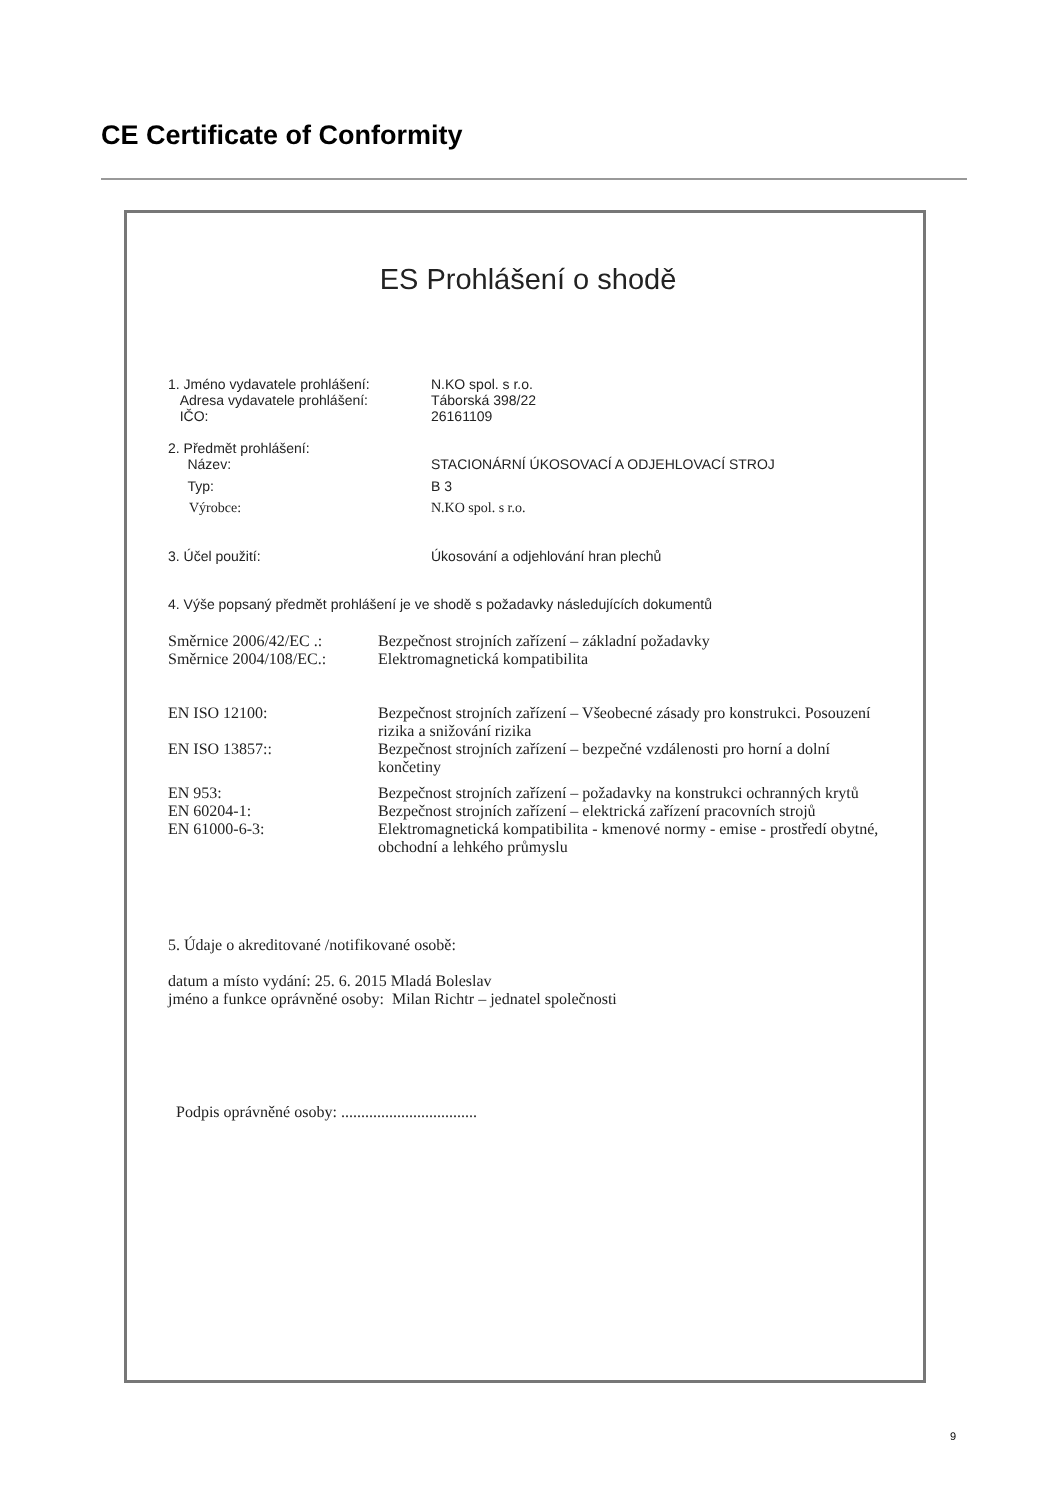CE Certificate of Conformity
ES Prohlášení o shodě
1. Jméno vydavatele prohlášení: N.KO spol. s r.o.
Adresa vydavatele prohlášení: Táborská 398/22
IČO: 26161109
2. Předmět prohlášení:
Název: STACIONÁRNÍ ÚKOSOVACÍ A ODJEHLOVACÍ STROJ
Typ: B 3
Výrobce: N.KO spol. s r.o.
3. Účel použití: Úkosování a odjehlování hran plechů
4. Výše popsaný předmět prohlášení je ve shodě s požadavky následujících dokumentů
Směrnice 2006/42/EC .:
Bezpečnost strojních zařízení – základní požadavky
Směrnice 2004/108/EC.:
Elektromagnetická kompatibilita
EN ISO 12100: Bezpečnost strojních zařízení – Všeobecné zásady pro konstrukci. Posouzení rizika a snižování rizika
EN ISO 13857:: Bezpečnost strojních zařízení – bezpečné vzdálenosti pro horní a dolní končetiny
EN 953: Bezpečnost strojních zařízení – požadavky na konstrukci ochranných krytů
EN 60204-1: Bezpečnost strojních zařízení – elektrická zařízení pracovních strojů
EN 61000-6-3: Elektromagnetická kompatibilita - kmenové normy - emise - prostředí obytné, obchodní a lehkého průmyslu
5. Údaje o akreditované /notifikované osobě:
datum a místo vydání: 25. 6. 2015 Mladá Boleslav
jméno a funkce oprávněné osoby: Milan Richtr – jednatel společnosti
Podpis oprávněné osoby: ..................................
9